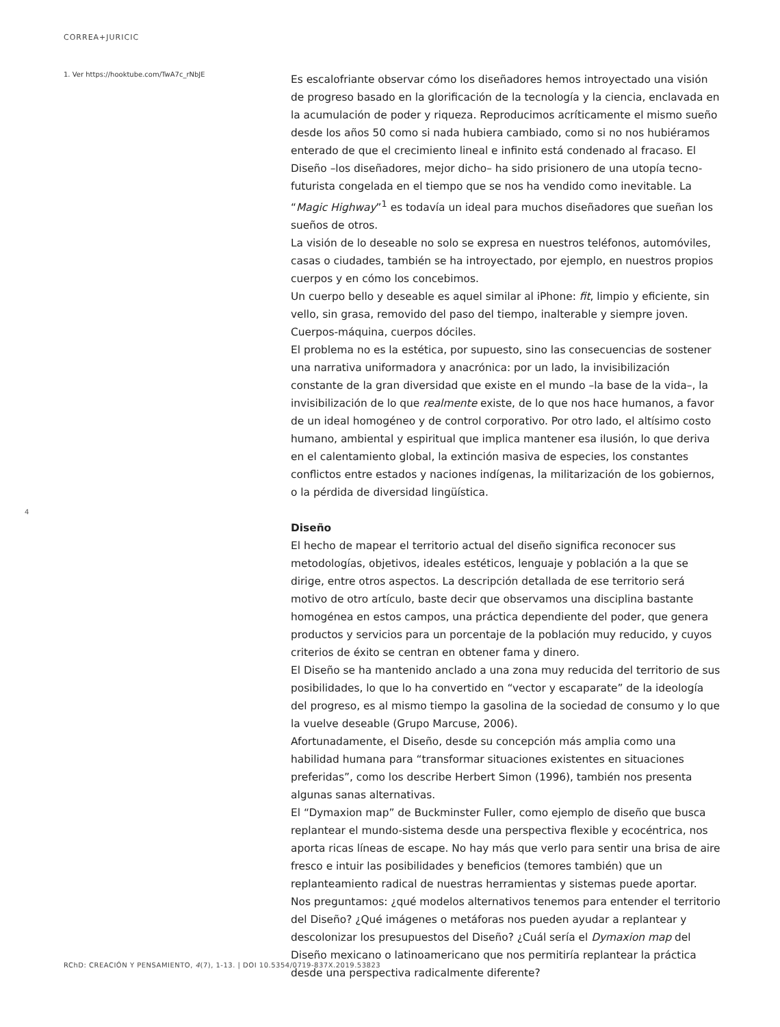CORREA+JURICIC
1. Ver https://hooktube.com/TwA7c_rNbJE
Es escalofriante observar cómo los diseñadores hemos introyectado una visión de progreso basado en la glorificación de la tecnología y la ciencia, enclavada en la acumulación de poder y riqueza. Reproducimos acríticamente el mismo sueño desde los años 50 como si nada hubiera cambiado, como si no nos hubiéramos enterado de que el crecimiento lineal e infinito está condenado al fracaso. El Diseño –los diseñadores, mejor dicho– ha sido prisionero de una utopía tecno-futurista congelada en el tiempo que se nos ha vendido como inevitable. La “Magic Highway”<sup>1</sup> es todavía un ideal para muchos diseñadores que sueñan los sueños de otros.
La visión de lo deseable no solo se expresa en nuestros teléfonos, automóviles, casas o ciudades, también se ha introyectado, por ejemplo, en nuestros propios cuerpos y en cómo los concebimos.
Un cuerpo bello y deseable es aquel similar al iPhone: fit, limpio y eficiente, sin vello, sin grasa, removido del paso del tiempo, inalterable y siempre joven. Cuerpos-máquina, cuerpos dóciles.
El problema no es la estética, por supuesto, sino las consecuencias de sostener una narrativa uniformadora y anacrónica: por un lado, la invisibilización constante de la gran diversidad que existe en el mundo –la base de la vida–, la invisibilización de lo que realmente existe, de lo que nos hace humanos, a favor de un ideal homogéneo y de control corporativo. Por otro lado, el altísimo costo humano, ambiental y espiritual que implica mantener esa ilusión, lo que deriva en el calentamiento global, la extinción masiva de especies, los constantes conflictos entre estados y naciones indígenas, la militarización de los gobiernos, o la pérdida de diversidad lingüística.
Diseño
El hecho de mapear el territorio actual del diseño significa reconocer sus metodologías, objetivos, ideales estéticos, lenguaje y población a la que se dirige, entre otros aspectos. La descripción detallada de ese territorio será motivo de otro artículo, baste decir que observamos una disciplina bastante homogénea en estos campos, una práctica dependiente del poder, que genera productos y servicios para un porcentaje de la población muy reducido, y cuyos criterios de éxito se centran en obtener fama y dinero.
El Diseño se ha mantenido anclado a una zona muy reducida del territorio de sus posibilidades, lo que lo ha convertido en “vector y escaparate” de la ideología del progreso, es al mismo tiempo la gasolina de la sociedad de consumo y lo que la vuelve deseable (Grupo Marcuse, 2006).
Afortunadamente, el Diseño, desde su concepción más amplia como una habilidad humana para “transformar situaciones existentes en situaciones preferidas”, como los describe Herbert Simon (1996), también nos presenta algunas sanas alternativas.
El “Dymaxion map” de Buckminster Fuller, como ejemplo de diseño que busca replantear el mundo-sistema desde una perspectiva flexible y ecocéntrica, nos aporta ricas líneas de escape. No hay más que verlo para sentir una brisa de aire fresco e intuir las posibilidades y beneficios (temores también) que un replanteamiento radical de nuestras herramientas y sistemas puede aportar.
Nos preguntamos: ¿qué modelos alternativos tenemos para entender el territorio del Diseño? ¿Qué imágenes o metáforas nos pueden ayudar a replantear y descolonizar los presupuestos del Diseño? ¿Cuál sería el Dymaxion map del Diseño mexicano o latinoamericano que nos permitiría replantear la práctica desde una perspectiva radicalmente diferente?
4
RChD: CREACIÓN Y PENSAMIENTO, 4(7), 1-13. | DOI 10.5354/0719-837X.2019.53823